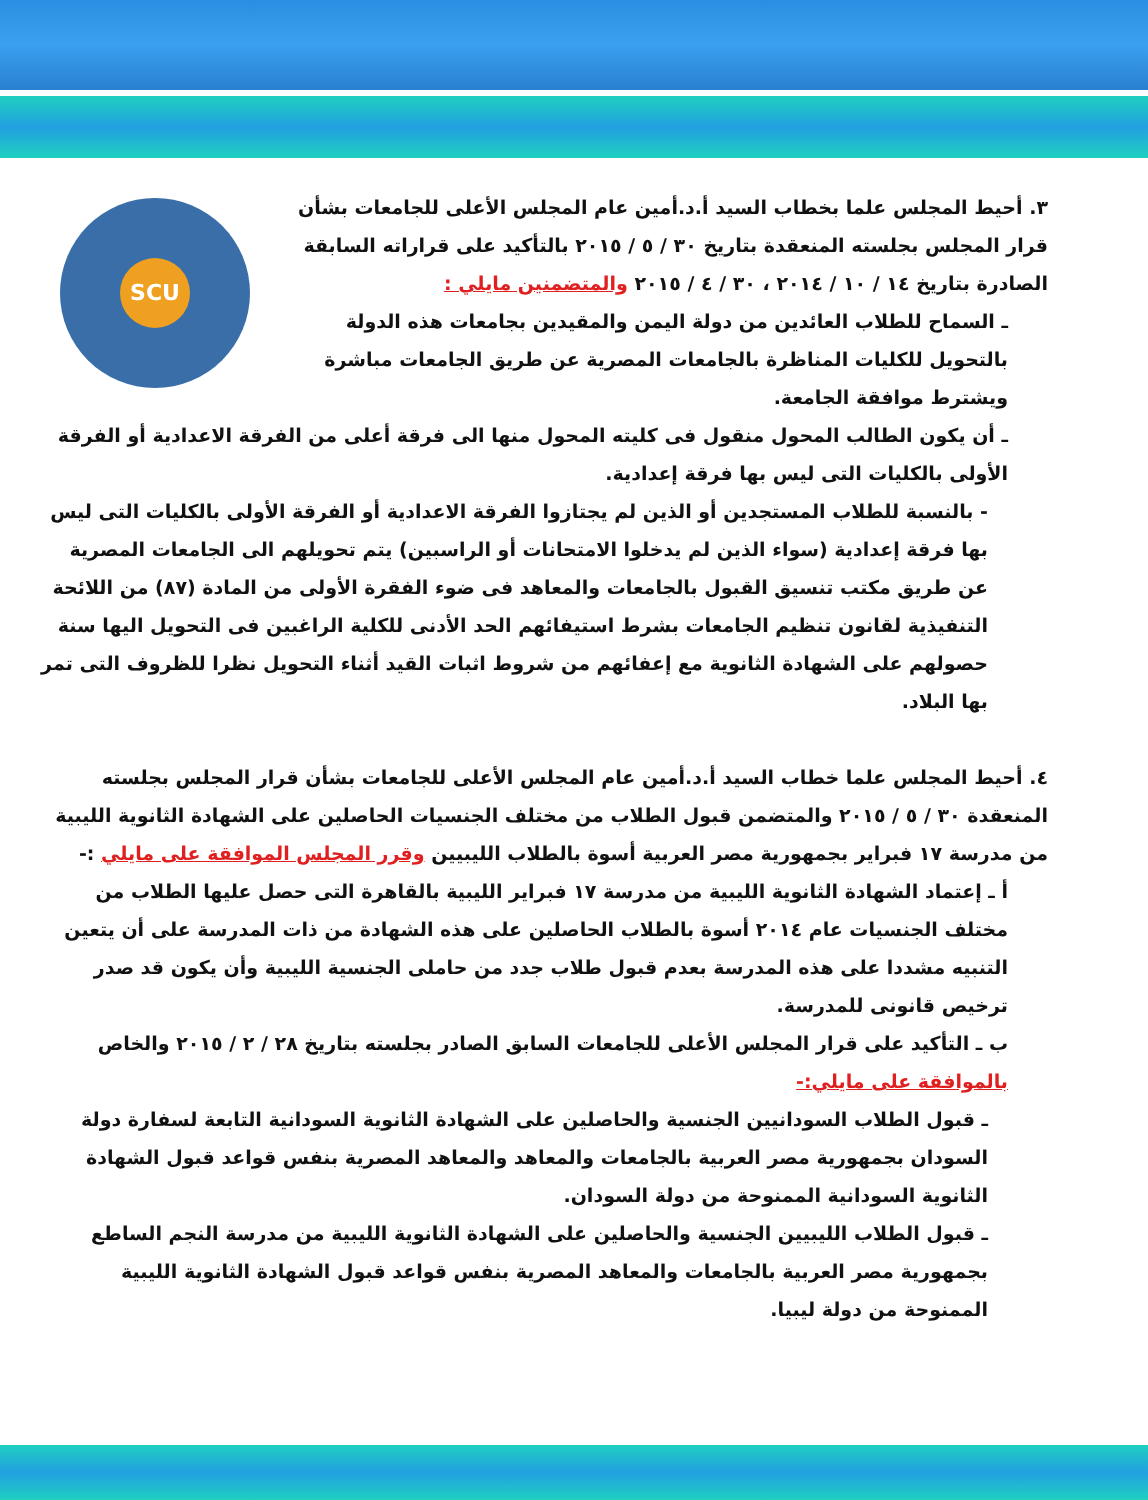SCU
٣. أحيط المجلس علما بخطاب السيد أ.د.أمين عام المجلس الأعلى للجامعات بشأن قرار المجلس بجلسته المنعقدة بتاريخ ٣٠ / ٥ / ٢٠١٥ بالتأكيد على قراراته السابقة الصادرة بتاريخ ١٤ / ١٠ / ٢٠١٤ ، ٣٠ / ٤ / ٢٠١٥ والمتضمنين مايلي :
ـ السماح للطلاب العائدين من دولة اليمن والمقيدين بجامعات هذه الدولة بالتحويل للكليات المناظرة بالجامعات المصرية عن طريق الجامعات مباشرة ويشترط موافقة الجامعة.
ـ أن يكون الطالب المحول منقول فى كليته المحول منها الى فرقة أعلى من الفرقة الاعدادية أو الفرقة الأولى بالكليات التى ليس بها فرقة إعدادية.
- بالنسبة للطلاب المستجدين أو الذين لم يجتازوا الفرقة الاعدادية أو الفرقة الأولى بالكليات التى ليس بها فرقة إعدادية (سواء الذين لم يدخلوا الامتحانات أو الراسبين) يتم تحويلهم الى الجامعات المصرية عن طريق مكتب تنسيق القبول بالجامعات والمعاهد فى ضوء الفقرة الأولى من المادة (٨٧) من اللائحة التنفيذية لقانون تنظيم الجامعات بشرط استيفائهم الحد الأدنى للكلية الراغبين فى التحويل اليها سنة حصولهم على الشهادة الثانوية مع إعفائهم من شروط اثبات القيد أثناء التحويل نظرا للظروف التى تمر بها البلاد.
٤. أحيط المجلس علما خطاب السيد أ.د.أمين عام المجلس الأعلى للجامعات بشأن قرار المجلس بجلسته المنعقدة ٣٠ / ٥ / ٢٠١٥ والمتضمن قبول الطلاب من مختلف الجنسيات الحاصلين على الشهادة الثانوية الليبية من مدرسة ١٧ فبراير بجمهورية مصر العربية أسوة بالطلاب الليبيين وقرر المجلس الموافقة على مايلي :-
أ ـ إعتماد الشهادة الثانوية الليبية من مدرسة ١٧ فبراير الليبية بالقاهرة التى حصل عليها الطلاب من مختلف الجنسيات عام ٢٠١٤ أسوة بالطلاب الحاصلين على هذه الشهادة من ذات المدرسة على أن يتعين التنبيه مشددا على هذه المدرسة بعدم قبول طلاب جدد من حاملى الجنسية الليبية وأن يكون قد صدر ترخيص قانونى للمدرسة.
ب ـ التأكيد على قرار المجلس الأعلى للجامعات السابق الصادر بجلسته بتاريخ ٢٨ / ٢ / ٢٠١٥ والخاص بالموافقة على مايلي:-
ـ قبول الطلاب السودانيين الجنسية والحاصلين على الشهادة الثانوية السودانية التابعة لسفارة دولة السودان بجمهورية مصر العربية بالجامعات والمعاهد والمعاهد المصرية بنفس قواعد قبول الشهادة الثانوية السودانية الممنوحة من دولة السودان.
ـ قبول الطلاب الليبيين الجنسية والحاصلين على الشهادة الثانوية الليبية من مدرسة النجم الساطع بجمهورية مصر العربية بالجامعات والمعاهد المصرية بنفس قواعد قبول الشهادة الثانوية الليبية الممنوحة من دولة ليبيا.